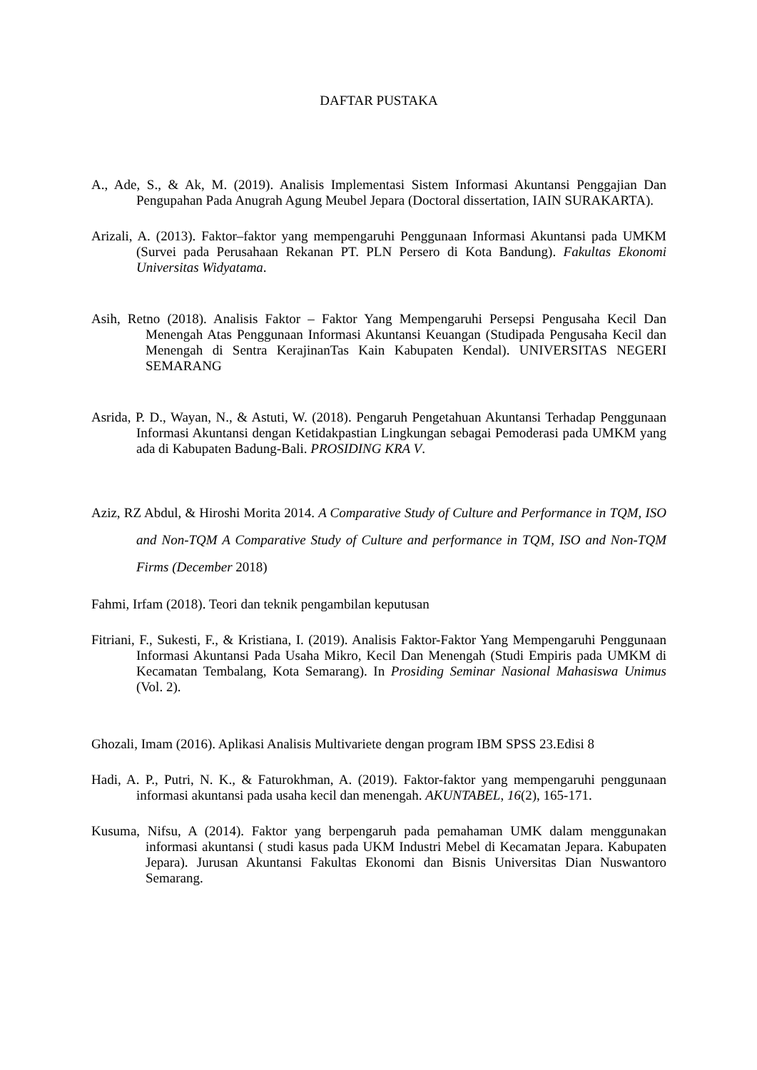DAFTAR PUSTAKA
A., Ade, S., & Ak, M. (2019). Analisis Implementasi Sistem Informasi Akuntansi Penggajian Dan Pengupahan Pada Anugrah Agung Meubel Jepara (Doctoral dissertation, IAIN SURAKARTA).
Arizali, A. (2013). Faktor–faktor yang mempengaruhi Penggunaan Informasi Akuntansi pada UMKM (Survei pada Perusahaan Rekanan PT. PLN Persero di Kota Bandung). Fakultas Ekonomi Universitas Widyatama.
Asih, Retno (2018). Analisis Faktor – Faktor Yang Mempengaruhi Persepsi Pengusaha Kecil Dan Menengah Atas Penggunaan Informasi Akuntansi Keuangan (Studipada Pengusaha Kecil dan Menengah di Sentra KerajinanTas Kain Kabupaten Kendal). UNIVERSITAS NEGERI SEMARANG
Asrida, P. D., Wayan, N., & Astuti, W. (2018). Pengaruh Pengetahuan Akuntansi Terhadap Penggunaan Informasi Akuntansi dengan Ketidakpastian Lingkungan sebagai Pemoderasi pada UMKM yang ada di Kabupaten Badung-Bali. PROSIDING KRA V.
Aziz, RZ Abdul, & Hiroshi Morita 2014. A Comparative Study of Culture and Performance in TQM, ISO and Non-TQM A Comparative Study of Culture and performance in TQM, ISO and Non-TQM Firms (December 2018)
Fahmi, Irfam (2018). Teori dan teknik pengambilan keputusan
Fitriani, F., Sukesti, F., & Kristiana, I. (2019). Analisis Faktor-Faktor Yang Mempengaruhi Penggunaan Informasi Akuntansi Pada Usaha Mikro, Kecil Dan Menengah (Studi Empiris pada UMKM di Kecamatan Tembalang, Kota Semarang). In Prosiding Seminar Nasional Mahasiswa Unimus (Vol. 2).
Ghozali, Imam (2016). Aplikasi Analisis Multivariete dengan program IBM SPSS 23.Edisi 8
Hadi, A. P., Putri, N. K., & Faturokhman, A. (2019). Faktor-faktor yang mempengaruhi penggunaan informasi akuntansi pada usaha kecil dan menengah. AKUNTABEL, 16(2), 165-171.
Kusuma, Nifsu, A (2014). Faktor yang berpengaruh pada pemahaman UMK dalam menggunakan informasi akuntansi ( studi kasus pada UKM Industri Mebel di Kecamatan Jepara. Kabupaten Jepara). Jurusan Akuntansi Fakultas Ekonomi dan Bisnis Universitas Dian Nuswantoro Semarang.